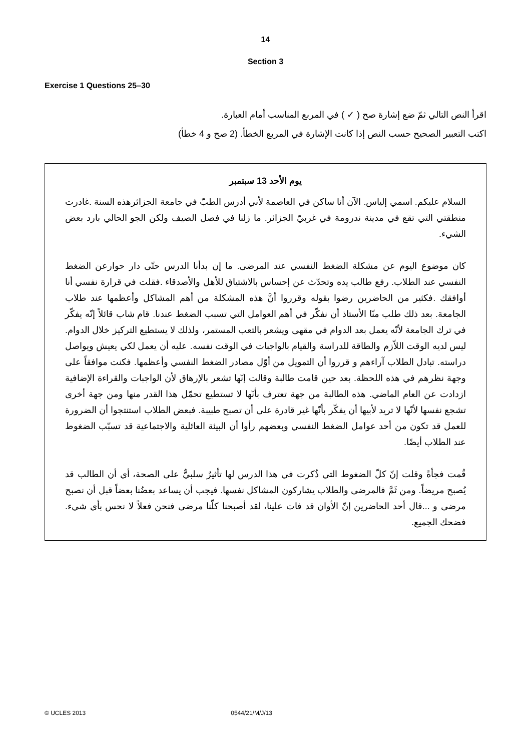14
Section 3
Exercise 1 Questions 25–30
اقرأ النص التالي ثمّ ضع إشارة صح ( ✓ ) في المربع المناسب أمام العبارة.
اكتب التعبير الصحيح حسب النص إذا كانت الإشارة في المربع الخطأ. (2 صح و 4 خطأ)
يوم الأحد 13 سبتمبر
السلام عليكم. اسمي إلياس. الآن أنا ساكن في العاصمة لأني أدرس الطبّ في جامعة الجزائرهذه السنة .غادرت منطقتي التي تقع في مدينة ندرومة في غربيّ الجزائر. ما زلنا في فصل الصيف ولكن الجو الحالي بارد بعض الشيء.
كان موضوع اليوم عن مشكلة الضغط النفسي عند المرضى. ما إن بدأنا الدرس حتّى دار حوارعن الضغط النفسي عند الطلاب. رفع طالب يده وتحدّث عن إحساس بالاشتياق للأهل والأصدقاء .فقلت في قرارة نفسي أنا أوافقك .فكثير من الحاضرين رضوا بقوله وقرروا أنَّ هذه المشكلة من أهم المشاكل وأعظمها عند طلاب الجامعة. بعد ذلك طلب منّا الأستاذ أن نفكّر في أهم العوامل التي تسبب الضغط عندنا. قام شاب قائلاً إنّه يفكّر في ترك الجامعة لأنّه يعمل بعد الدوام في مقهى ويشعر بالتعب المستمر، ولذلك لا يستطيع التركيز خلال الدوام. ليس لديه الوقت اللاّزم والطاقة للدراسة والقيام بالواجبات في الوقت نفسه. عليه أن يعمل لكي يعيش ويواصل دراسته. تبادل الطلاب آراءهم و قرروا أن التمويل من أوّل مصادر الضغط النفسي وأعظمها. فكنت موافقاً على وجهة نظرهم في هذه اللحظة. بعد حين قامت طالبة وقالت إنّها تشعر بالإرهاق لأن الواجبات والقراءة الإضافية ازدادت عن العام الماضي. هذه الطالبة من جهة تعترف بأنّها لا تستطيع تحمّل هذا القدر منها ومن جهة أخرى تشجع نفسها لأنّها لا تريد لأبيها أن يفكّر بأنّها غير قادرة على أن تصبح طبيبة. فبعض الطلاب استنتجوا أن الضرورة للعمل قد تكون من أحد عوامل الضغط النفسي وبعضهم رأوا أن البيئة العائلية والاجتماعية قد تسبّب الضغوط عند الطلاب أيضًا.
قُمت فجأةً وقلت إنّ كلّ الضغوط التي ذُكرت في هذا الدرس لها تأثيرٌ سلبيٌّ على الصحة، أي أن الطالب قد يُصبح مريضاً. ومن ثَمَّ فالمرضى والطلاب يشاركون المشاكل نفسها. فيجب أن يساعد بعضُنا بعضاً قبل أن نصبح مرضى و ...قال أحد الحاضرين إنّ الأوان قد فات علينا، لقد أصبحنا كلّنا مرضى فنحن فعلاً لا نحس بأي شيء. فضحك الجميع.
© UCLES 2013 0544/21/M/J/13